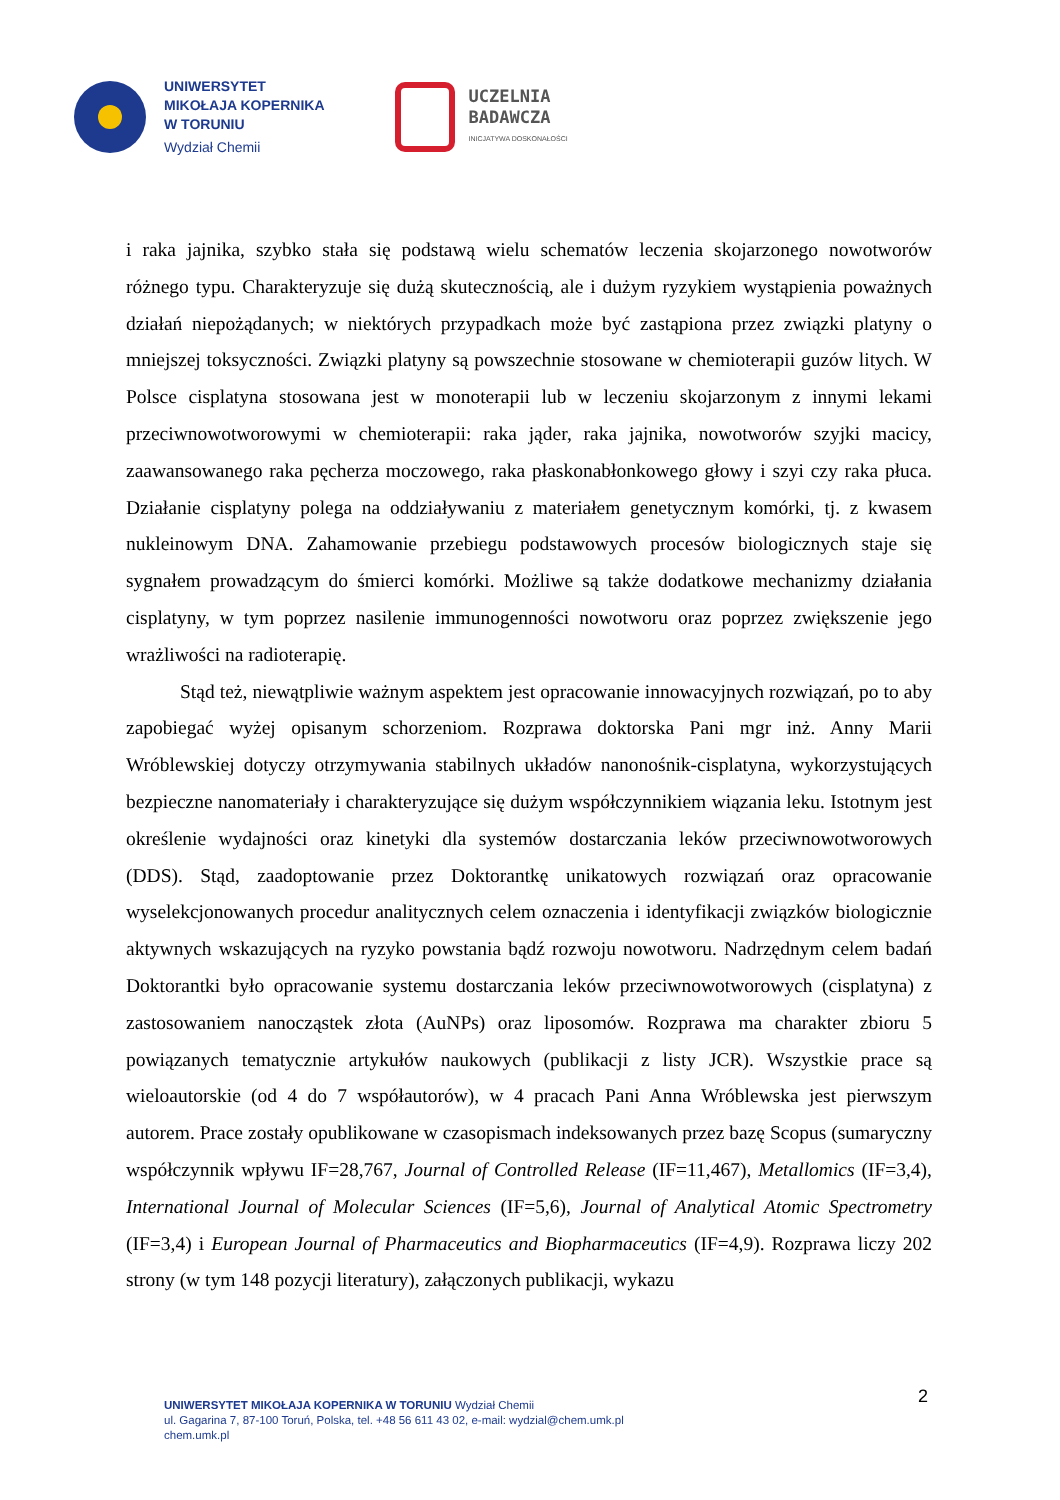UNIWERSYTET
MIKOŁAJA KOPERNIKA
W TORUNIU
Wydział Chemii
UCZELNIA
BADAWCZA
INICJATYWA DOSKONAŁOŚCI
i raka jajnika, szybko stała się podstawą wielu schematów leczenia skojarzonego nowotworów różnego typu. Charakteryzuje się dużą skutecznością, ale i dużym ryzykiem wystąpienia poważnych działań niepożądanych; w niektórych przypadkach może być zastąpiona przez związki platyny o mniejszej toksyczności. Związki platyny są powszechnie stosowane w chemioterapii guzów litych. W Polsce cisplatyna stosowana jest w monoterapii lub w leczeniu skojarzonym z innymi lekami przeciwnowotworowymi w chemioterapii: raka jąder, raka jajnika, nowotworów szyjki macicy, zaawansowanego raka pęcherza moczowego, raka płaskonabłonkowego głowy i szyi czy raka płuca. Działanie cisplatyny polega na oddziaływaniu z materiałem genetycznym komórki, tj. z kwasem nukleinowym DNA. Zahamowanie przebiegu podstawowych procesów biologicznych staje się sygnałem prowadzącym do śmierci komórki. Możliwe są także dodatkowe mechanizmy działania cisplatyny, w tym poprzez nasilenie immunogenności nowotworu oraz poprzez zwiększenie jego wrażliwości na radioterapię.
Stąd też, niewątpliwie ważnym aspektem jest opracowanie innowacyjnych rozwiązań, po to aby zapobiegać wyżej opisanym schorzeniom. Rozprawa doktorska Pani mgr inż. Anny Marii Wróblewskiej dotyczy otrzymywania stabilnych układów nanonośnik-cisplatyna, wykorzystujących bezpieczne nanomateriały i charakteryzujące się dużym współczynnikiem wiązania leku. Istotnym jest określenie wydajności oraz kinetyki dla systemów dostarczania leków przeciwnowotworowych (DDS). Stąd, zaadoptowanie przez Doktorantkę unikatowych rozwiązań oraz opracowanie wyselekcjonowanych procedur analitycznych celem oznaczenia i identyfikacji związków biologicznie aktywnych wskazujących na ryzyko powstania bądź rozwoju nowotworu. Nadrzędnym celem badań Doktorantki było opracowanie systemu dostarczania leków przeciwnowotworowych (cisplatyna) z zastosowaniem nanocząstek złota (AuNPs) oraz liposomów. Rozprawa ma charakter zbioru 5 powiązanych tematycznie artykułów naukowych (publikacji z listy JCR). Wszystkie prace są wieloautorskie (od 4 do 7 współautorów), w 4 pracach Pani Anna Wróblewska jest pierwszym autorem. Prace zostały opublikowane w czasopismach indeksowanych przez bazę Scopus (sumaryczny współczynnik wpływu IF=28,767, Journal of Controlled Release (IF=11,467), Metallomics (IF=3,4), International Journal of Molecular Sciences (IF=5,6), Journal of Analytical Atomic Spectrometry (IF=3,4) i European Journal of Pharmaceutics and Biopharmaceutics (IF=4,9). Rozprawa liczy 202 strony (w tym 148 pozycji literatury), załączonych publikacji, wykazu
2
UNIWERSYTET MIKOŁAJA KOPERNIKA W TORUNIU Wydział Chemii
ul. Gagarina 7, 87-100 Toruń, Polska, tel. +48 56 611 43 02, e-mail: wydzial@chem.umk.pl
chem.umk.pl